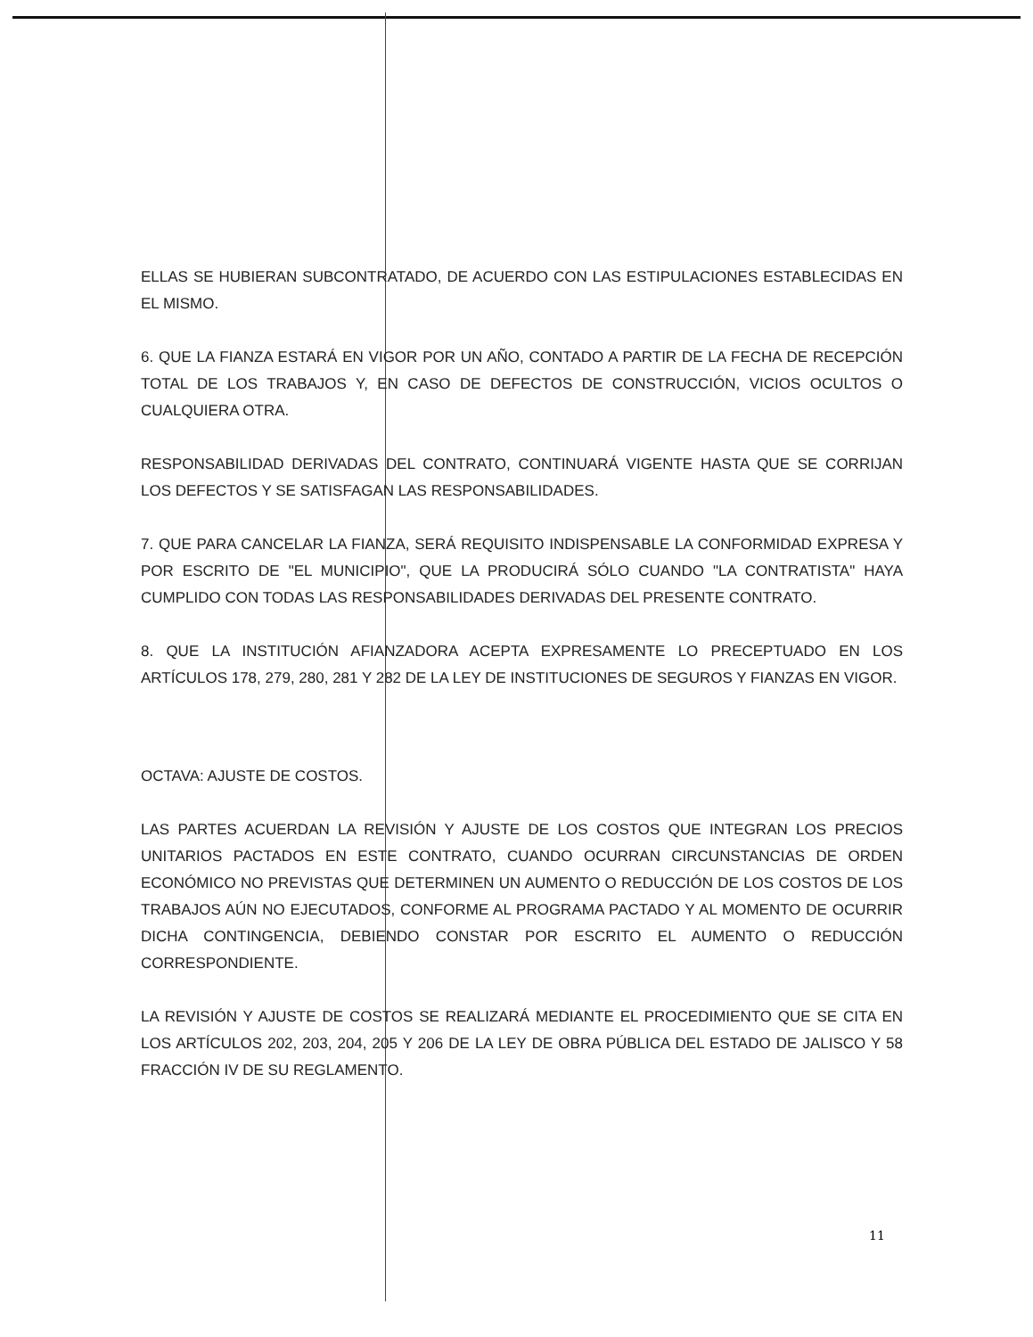ELLAS SE HUBIERAN SUBCONTRATADO, DE ACUERDO CON LAS ESTIPULACIONES ESTABLECIDAS EN EL MISMO.
6. QUE LA FIANZA ESTARÁ EN VIGOR POR UN AÑO, CONTADO A PARTIR DE LA FECHA DE RECEPCIÓN TOTAL DE LOS TRABAJOS Y, EN CASO DE DEFECTOS DE CONSTRUCCIÓN, VICIOS OCULTOS O CUALQUIERA OTRA.
RESPONSABILIDAD DERIVADAS DEL CONTRATO, CONTINUARÁ VIGENTE HASTA QUE SE CORRIJAN LOS DEFECTOS Y SE SATISFAGAN LAS RESPONSABILIDADES.
7. QUE PARA CANCELAR LA FIANZA, SERÁ REQUISITO INDISPENSABLE LA CONFORMIDAD EXPRESA Y POR ESCRITO DE "EL MUNICIPIO", QUE LA PRODUCIRÁ SÓLO CUANDO "LA CONTRATISTA" HAYA CUMPLIDO CON TODAS LAS RESPONSABILIDADES DERIVADAS DEL PRESENTE CONTRATO.
8. QUE LA INSTITUCIÓN AFIANZADORA ACEPTA EXPRESAMENTE LO PRECEPTUADO EN LOS ARTÍCULOS 178, 279, 280, 281 Y 282 DE LA LEY DE INSTITUCIONES DE SEGUROS Y FIANZAS EN VIGOR.
OCTAVA: AJUSTE DE COSTOS.
LAS PARTES ACUERDAN LA REVISIÓN Y AJUSTE DE LOS COSTOS QUE INTEGRAN LOS PRECIOS UNITARIOS PACTADOS EN ESTE CONTRATO, CUANDO OCURRAN CIRCUNSTANCIAS DE ORDEN ECONÓMICO NO PREVISTAS QUE DETERMINEN UN AUMENTO O REDUCCIÓN DE LOS COSTOS DE LOS TRABAJOS AÚN NO EJECUTADOS, CONFORME AL PROGRAMA PACTADO Y AL MOMENTO DE OCURRIR DICHA CONTINGENCIA, DEBIENDO CONSTAR POR ESCRITO EL AUMENTO O REDUCCIÓN CORRESPONDIENTE.
LA REVISIÓN Y AJUSTE DE COSTOS SE REALIZARÁ MEDIANTE EL PROCEDIMIENTO QUE SE CITA EN LOS ARTÍCULOS 202, 203, 204, 205 Y 206 DE LA LEY DE OBRA PÚBLICA DEL ESTADO DE JALISCO Y 58 FRACCIÓN IV DE SU REGLAMENTO.
11